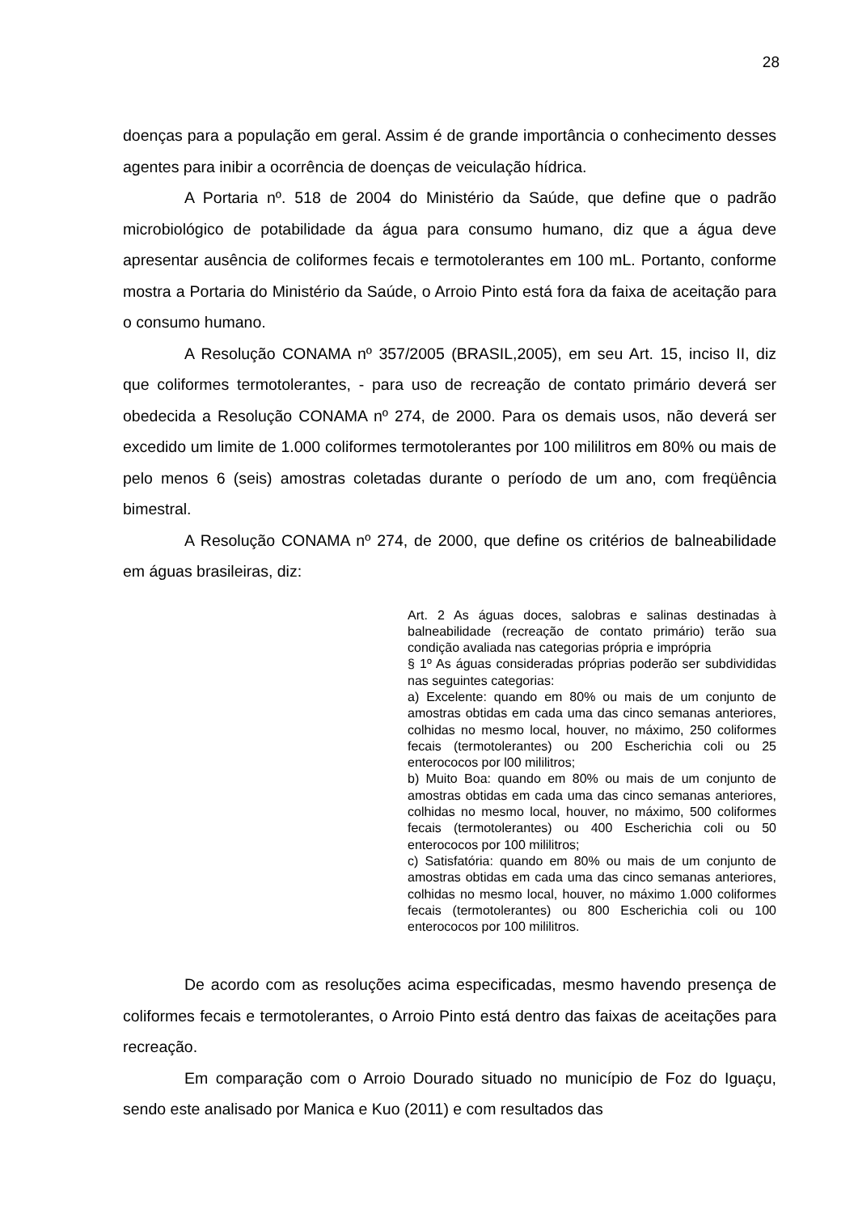28
doenças para a população em geral. Assim é de grande importância o conhecimento desses agentes para inibir a ocorrência de doenças de veiculação hídrica.
A Portaria nº. 518 de 2004 do Ministério da Saúde, que define que o padrão microbiológico de potabilidade da água para consumo humano, diz que a água deve apresentar ausência de coliformes fecais e termotolerantes em 100 mL. Portanto, conforme mostra a Portaria do Ministério da Saúde, o Arroio Pinto está fora da faixa de aceitação para o consumo humano.
A Resolução CONAMA nº 357/2005 (BRASIL,2005), em seu Art. 15, inciso II, diz que coliformes termotolerantes, - para uso de recreação de contato primário deverá ser obedecida a Resolução CONAMA nº 274, de 2000. Para os demais usos, não deverá ser excedido um limite de 1.000 coliformes termotolerantes por 100 mililitros em 80% ou mais de pelo menos 6 (seis) amostras coletadas durante o período de um ano, com freqüência bimestral.
A Resolução CONAMA nº 274, de 2000, que define os critérios de balneabilidade em águas brasileiras, diz:
Art. 2 As águas doces, salobras e salinas destinadas à balneabilidade (recreação de contato primário) terão sua condição avaliada nas categorias própria e imprópria
§ 1º As águas consideradas próprias poderão ser subdivididas nas seguintes categorias:
a) Excelente: quando em 80% ou mais de um conjunto de amostras obtidas em cada uma das cinco semanas anteriores, colhidas no mesmo local, houver, no máximo, 250 coliformes fecais (termotolerantes) ou 200 Escherichia coli ou 25 enterococos por l00 mililitros;
b) Muito Boa: quando em 80% ou mais de um conjunto de amostras obtidas em cada uma das cinco semanas anteriores, colhidas no mesmo local, houver, no máximo, 500 coliformes fecais (termotolerantes) ou 400 Escherichia coli ou 50 enterococos por 100 mililitros;
c) Satisfatória: quando em 80% ou mais de um conjunto de amostras obtidas em cada uma das cinco semanas anteriores, colhidas no mesmo local, houver, no máximo 1.000 coliformes fecais (termotolerantes) ou 800 Escherichia coli ou 100 enterococos por 100 mililitros.
De acordo com as resoluções acima especificadas, mesmo havendo presença de coliformes fecais e termotolerantes, o Arroio Pinto está dentro das faixas de aceitações para recreação.
Em comparação com o Arroio Dourado situado no município de Foz do Iguaçu, sendo este analisado por Manica e Kuo (2011) e com resultados das